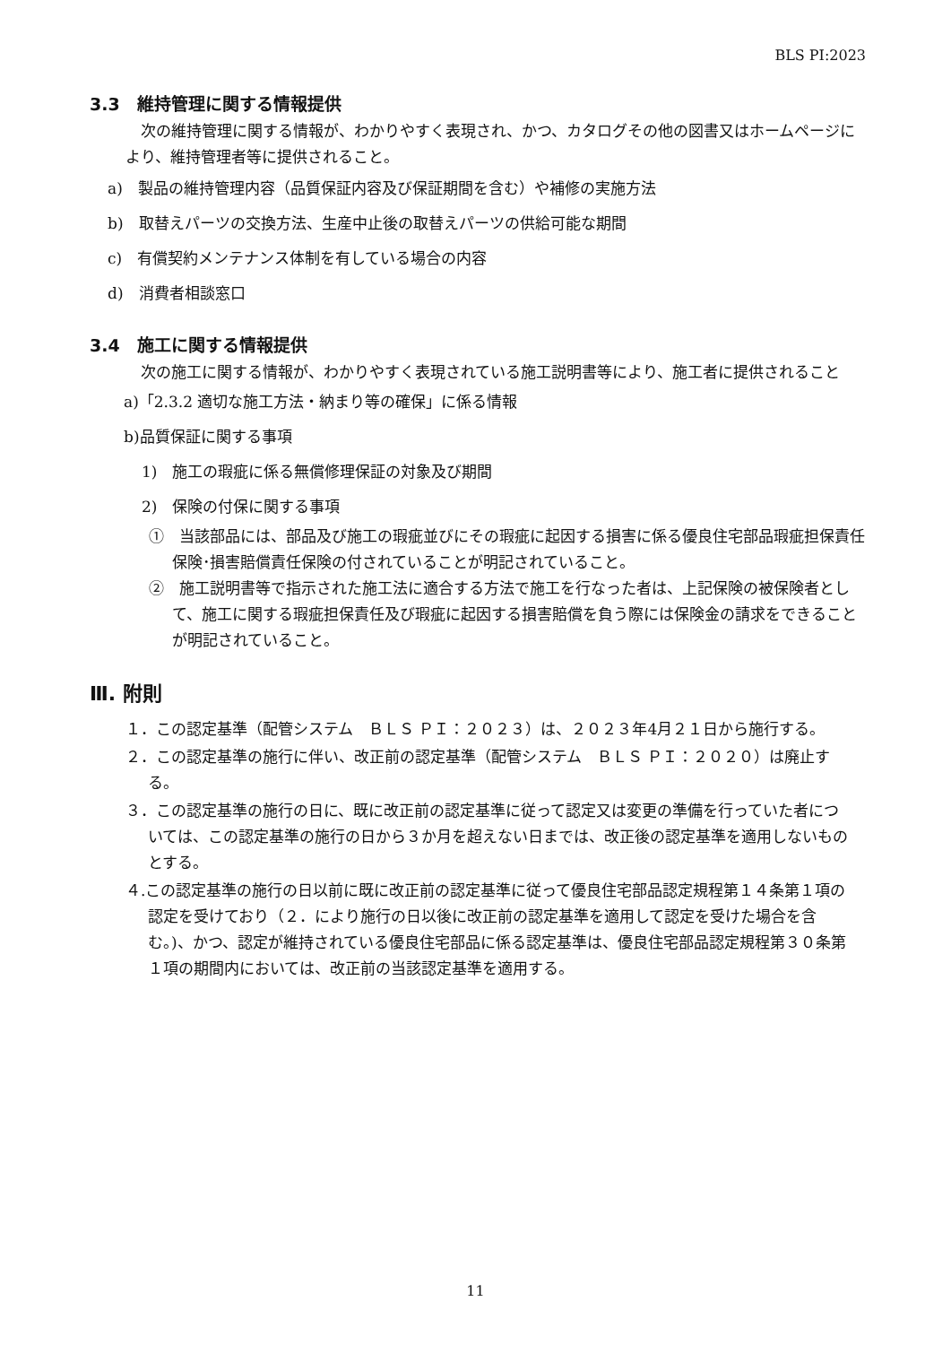BLS PI:2023
3.3　維持管理に関する情報提供
　次の維持管理に関する情報が、わかりやすく表現され、かつ、カタログその他の図書又はホームページにより、維持管理者等に提供されること。
a)　製品の維持管理内容（品質保証内容及び保証期間を含む）や補修の実施方法
b)　取替えパーツの交換方法、生産中止後の取替えパーツの供給可能な期間
c)　有償契約メンテナンス体制を有している場合の内容
d)　消費者相談窓口
3.4　施工に関する情報提供
　次の施工に関する情報が、わかりやすく表現されている施工説明書等により、施工者に提供されること
a)「2.3.2 適切な施工方法・納まり等の確保」に係る情報
b)品質保証に関する事項
1)　施工の瑕疵に係る無償修理保証の対象及び期間
2)　保険の付保に関する事項
①　当該部品には、部品及び施工の瑕疵並びにその瑕疵に起因する損害に係る優良住宅部品瑕疵担保責任保険･損害賠償責任保険の付されていることが明記されていること。
②　施工説明書等で指示された施工法に適合する方法で施工を行なった者は、上記保険の被保険者として、施工に関する瑕疵担保責任及び瑕疵に起因する損害賠償を負う際には保険金の請求をできることが明記されていること。
Ⅲ. 附則
１．この認定基準（配管システム　ＢＬＳ ＰＩ：２０２３）は、２０２３年4月２１日から施行する。
２．この認定基準の施行に伴い、改正前の認定基準（配管システム　ＢＬＳ ＰＩ：２０２０）は廃止する。
３．この認定基準の施行の日に、既に改正前の認定基準に従って認定又は変更の準備を行っていた者については、この認定基準の施行の日から３か月を超えない日までは、改正後の認定基準を適用しないものとする。
４.この認定基準の施行の日以前に既に改正前の認定基準に従って優良住宅部品認定規程第１４条第１項の認定を受けており（２．により施行の日以後に改正前の認定基準を適用して認定を受けた場合を含む。)、かつ、認定が維持されている優良住宅部品に係る認定基準は、優良住宅部品認定規程第３０条第１項の期間内においては、改正前の当該認定基準を適用する。
11